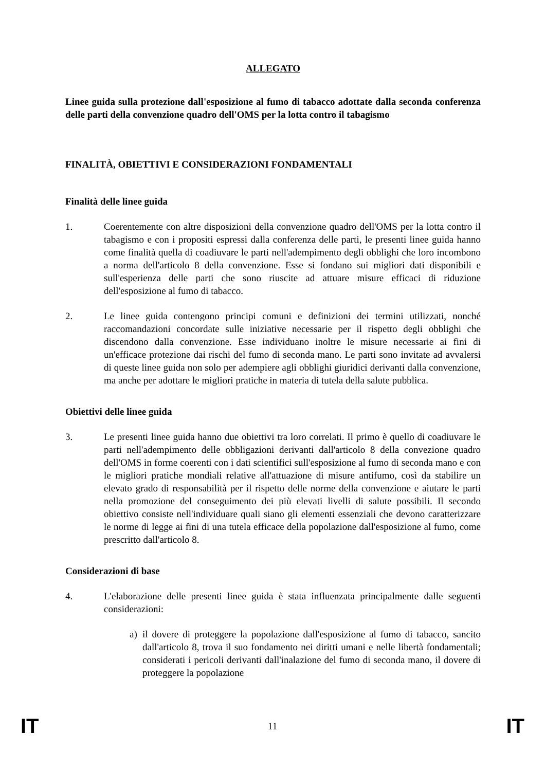ALLEGATO
Linee guida sulla protezione dall'esposizione al fumo di tabacco adottate dalla seconda conferenza delle parti della convenzione quadro dell'OMS per la lotta contro il tabagismo
FINALITÀ, OBIETTIVI E CONSIDERAZIONI FONDAMENTALI
Finalità delle linee guida
1. Coerentemente con altre disposizioni della convenzione quadro dell'OMS per la lotta contro il tabagismo e con i propositi espressi dalla conferenza delle parti, le presenti linee guida hanno come finalità quella di coadiuvare le parti nell'adempimento degli obblighi che loro incombono a norma dell'articolo 8 della convenzione. Esse si fondano sui migliori dati disponibili e sull'esperienza delle parti che sono riuscite ad attuare misure efficaci di riduzione dell'esposizione al fumo di tabacco.
2. Le linee guida contengono principi comuni e definizioni dei termini utilizzati, nonché raccomandazioni concordate sulle iniziative necessarie per il rispetto degli obblighi che discendono dalla convenzione. Esse individuano inoltre le misure necessarie ai fini di un'efficace protezione dai rischi del fumo di seconda mano. Le parti sono invitate ad avvalersi di queste linee guida non solo per adempiere agli obblighi giuridici derivanti dalla convenzione, ma anche per adottare le migliori pratiche in materia di tutela della salute pubblica.
Obiettivi delle linee guida
3. Le presenti linee guida hanno due obiettivi tra loro correlati. Il primo è quello di coadiuvare le parti nell'adempimento delle obbligazioni derivanti dall'articolo 8 della convezione quadro dell'OMS in forme coerenti con i dati scientifici sull'esposizione al fumo di seconda mano e con le migliori pratiche mondiali relative all'attuazione di misure antifumo, così da stabilire un elevato grado di responsabilità per il rispetto delle norme della convenzione e aiutare le parti nella promozione del conseguimento dei più elevati livelli di salute possibili. Il secondo obiettivo consiste nell'individuare quali siano gli elementi essenziali che devono caratterizzare le norme di legge ai fini di una tutela efficace della popolazione dall'esposizione al fumo, come prescritto dall'articolo 8.
Considerazioni di base
4. L'elaborazione delle presenti linee guida è stata influenzata principalmente dalle seguenti considerazioni:
a) il dovere di proteggere la popolazione dall'esposizione al fumo di tabacco, sancito dall'articolo 8, trova il suo fondamento nei diritti umani e nelle libertà fondamentali; considerati i pericoli derivanti dall'inalazione del fumo di seconda mano, il dovere di proteggere la popolazione
IT 11 IT